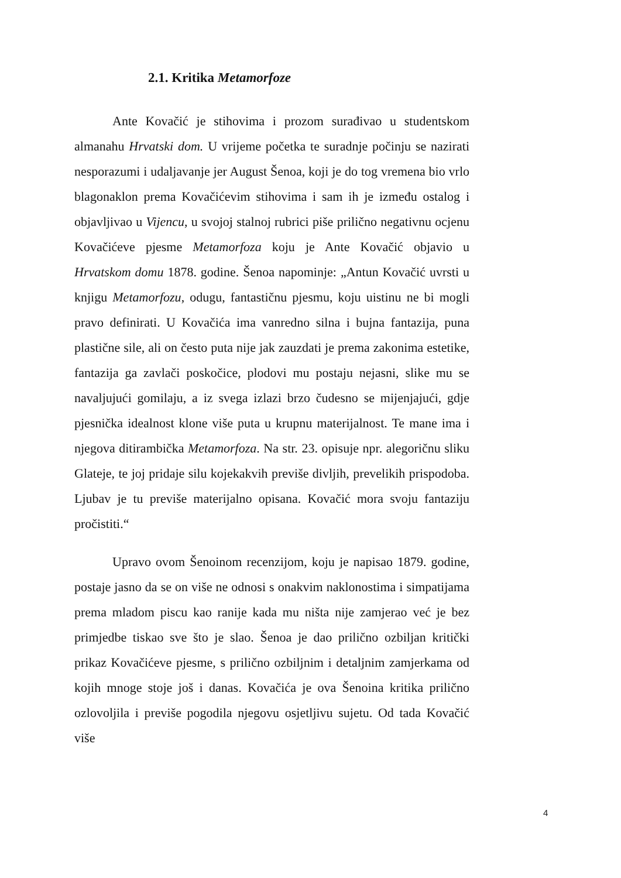2.1. Kritika Metamorfoze
Ante Kovačić je stihovima i prozom surađivao u studentskom almanahu Hrvatski dom. U vrijeme početka te suradnje počinju se nazirati nesporazumi i udaljavanje jer August Šenoa, koji je do tog vremena bio vrlo blagonaklon prema Kovačićevim stihovima i sam ih je između ostalog i objavljivao u Vijencu, u svojoj stalnoj rubrici piše prilično negativnu ocjenu Kovačićeve pjesme Metamorfoza koju je Ante Kovačić objavio u Hrvatskom domu 1878. godine. Šenoa napominje: „Antun Kovačić uvrsti u knjigu Metamorfozu, odugu, fantastičnu pjesmu, koju uistinu ne bi mogli pravo definirati. U Kovačića ima vanredno silna i bujna fantazija, puna plastične sile, ali on često puta nije jak zauzdati je prema zakonima estetike, fantazija ga zavlači poskočice, plodovi mu postaju nejasni, slike mu se navaljujući gomilaju, a iz svega izlazi brzo čudesno se mijenjajući, gdje pjesnička idealnost klone više puta u krupnu materijalnost. Te mane ima i njegova ditirambička Metamorfoza. Na str. 23. opisuje npr. alegoričnu sliku Glateje, te joj pridaje silu kojekakvih previše divljih, prevelikih prispodoba. Ljubav je tu previše materijalno opisana. Kovačić mora svoju fantaziju pročistiti.“
Upravo ovom Šenoinom recenzijom, koju je napisao 1879. godine, postaje jasno da se on više ne odnosi s onakvim naklonostima i simpatijama prema mladom piscu kao ranije kada mu ništa nije zamjerao već je bez primjedbe tiskao sve što je slao. Šenoa je dao prilično ozbiljan kritički prikaz Kovačićeve pjesme, s prilično ozbiljnim i detaljnim zamjerkama od kojih mnoge stoje još i danas. Kovačića je ova Šenoina kritika prilično ozlovoljila i previše pogodila njegovu osjetljivu sujetu. Od tada Kovačić više
4